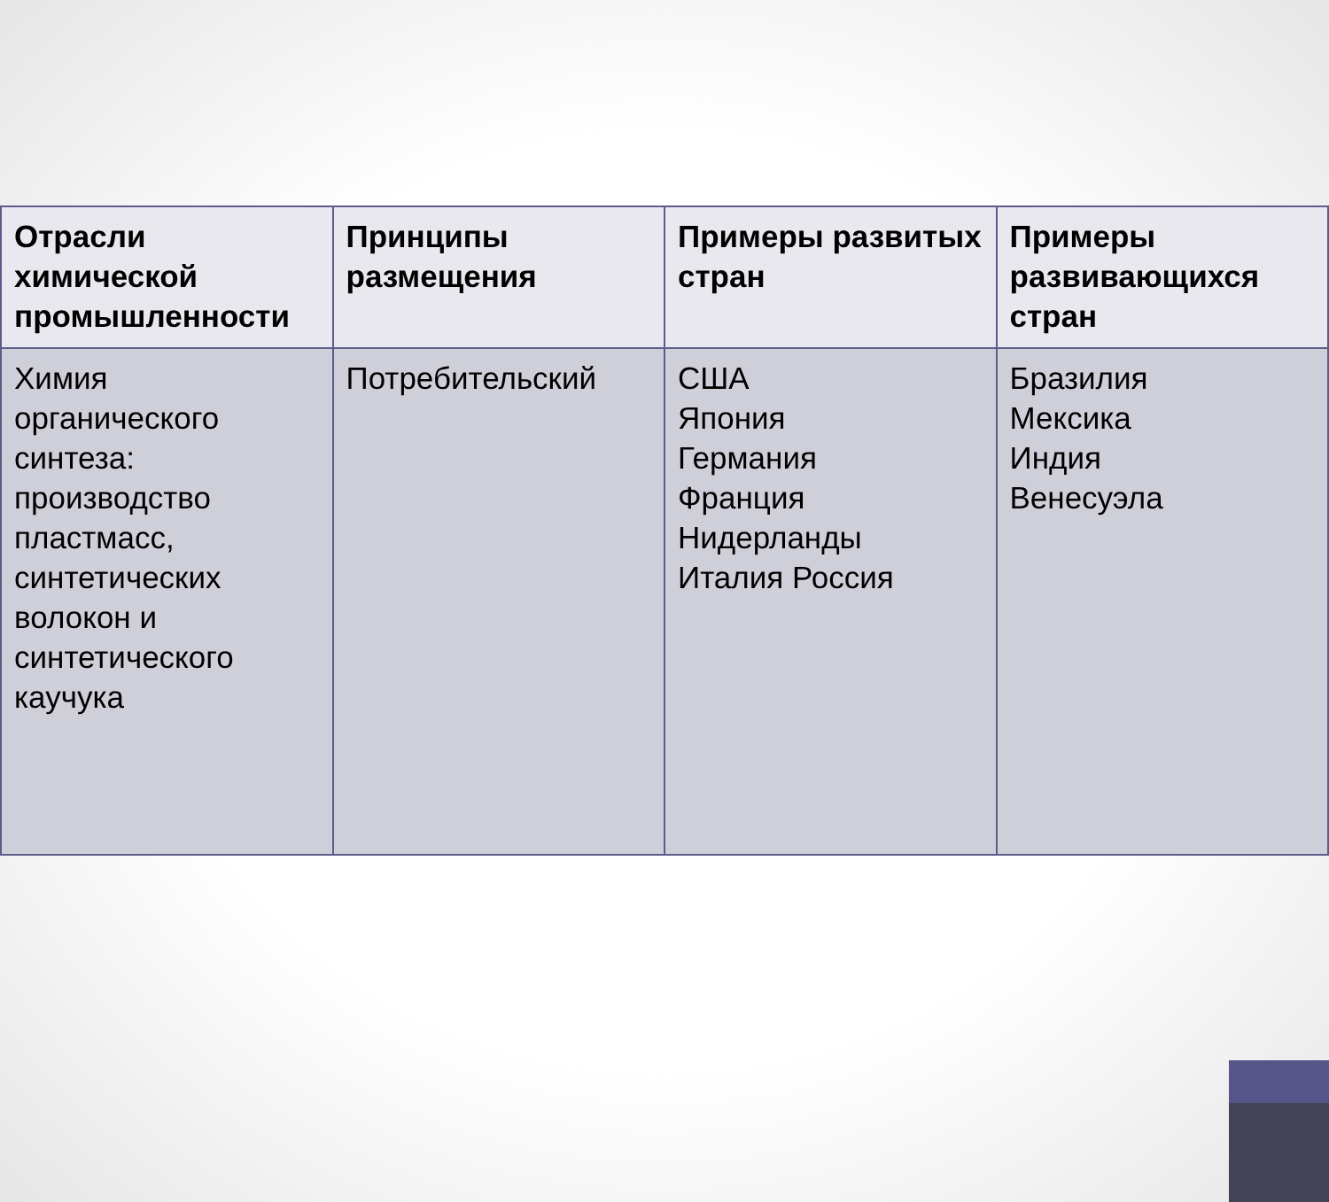| Отрасли химической промышленности | Принципы размещения | Примеры развитых стран | Примеры развивающихся стран |
| --- | --- | --- | --- |
| Химия органического синтеза: производство пластмасс, синтетических волокон и синтетического каучука | Потребительский | США Япония Германия Франция Нидерланды Италия Россия | Бразилия Мексика Индия Венесуэла |